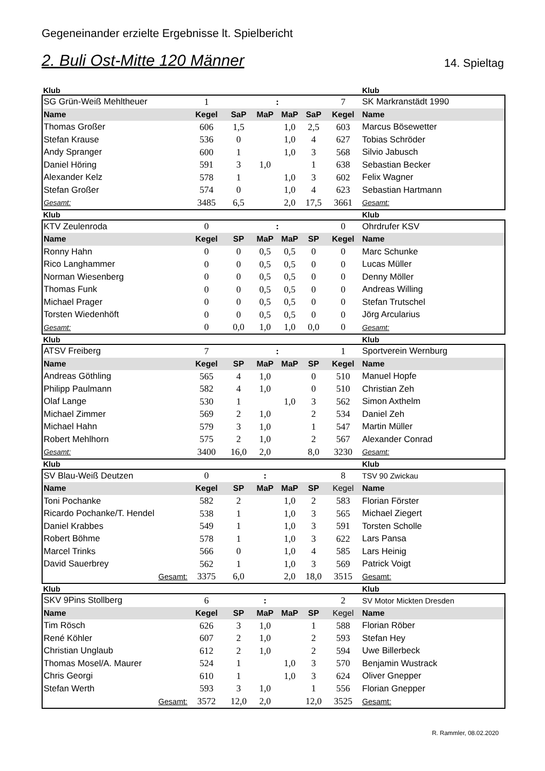Gegeneinander erzielte Ergebnisse lt. Spielbericht
2. Buli Ost-Mitte 120 Männer
14. Spieltag
| Klub | | | | | | | Klub |
| SG Grün-Weiß Mehltheuer | 1 | | : | | | 7 | SK Markranstädt 1990 |
| Name | Kegel | SaP | MaP | MaP | SaP | Kegel | Name |
| Thomas Großer | 606 | 1,5 | | 1,0 | 2,5 | 603 | Marcus Bösewetter |
| Stefan Krause | 536 | 0 | | 1,0 | 4 | 627 | Tobias Schröder |
| Andy Spranger | 600 | 1 | | 1,0 | 3 | 568 | Silvio Jabusch |
| Daniel Höring | 591 | 3 | 1,0 | | 1 | 638 | Sebastian Becker |
| Alexander Kelz | 578 | 1 | | 1,0 | 3 | 602 | Felix Wagner |
| Stefan Großer | 574 | 0 | | 1,0 | 4 | 623 | Sebastian Hartmann |
| Gesamt: | 3485 | 6,5 | | 2,0 | 17,5 | 3661 | Gesamt: |
| Klub | | | | | | | Klub |
| KTV Zeulenroda | 0 | | : | | | 0 | Ohrdrufer KSV |
| Name | Kegel | SP | MaP | MaP | SP | Kegel | Name |
| Ronny Hahn | 0 | 0 | 0,5 | 0,5 | 0 | 0 | Marc Schunke |
| Rico Langhammer | 0 | 0 | 0,5 | 0,5 | 0 | 0 | Lucas Müller |
| Norman Wiesenberg | 0 | 0 | 0,5 | 0,5 | 0 | 0 | Denny Möller |
| Thomas Funk | 0 | 0 | 0,5 | 0,5 | 0 | 0 | Andreas Willing |
| Michael Prager | 0 | 0 | 0,5 | 0,5 | 0 | 0 | Stefan Trutschel |
| Torsten Wiedenhöft | 0 | 0 | 0,5 | 0,5 | 0 | 0 | Jörg Arcularius |
| Gesamt: | 0 | 0,0 | 1,0 | 1,0 | 0,0 | 0 | Gesamt: |
| Klub | | | | | | | Klub |
| ATSV Freiberg | 7 | | : | | | 1 | Sportverein Wernburg |
| Name | Kegel | SP | MaP | MaP | SP | Kegel | Name |
| Andreas Göthling | 565 | 4 | 1,0 | | 0 | 510 | Manuel Hopfe |
| Philipp Paulmann | 582 | 4 | 1,0 | | 0 | 510 | Christian Zeh |
| Olaf Lange | 530 | 1 | | 1,0 | 3 | 562 | Simon Axthelm |
| Michael Zimmer | 569 | 2 | 1,0 | | 2 | 534 | Daniel Zeh |
| Michael Hahn | 579 | 3 | 1,0 | | 1 | 547 | Martin Müller |
| Robert Mehlhorn | 575 | 2 | 1,0 | | 2 | 567 | Alexander Conrad |
| Gesamt: | 3400 | 16,0 | 2,0 | | 8,0 | 3230 | Gesamt: |
| Klub | | | | | | | Klub |
| SV Blau-Weiß Deutzen | 0 | | : | | | 8 | TSV 90 Zwickau |
| Name | Kegel | SP | MaP | MaP | SP | Kegel | Name |
| Toni Pochanke | 582 | 2 | | 1,0 | 2 | 583 | Florian Förster |
| Ricardo Pochanke/T. Hendel | 538 | 1 | | 1,0 | 3 | 565 | Michael Ziegert |
| Daniel Krabbes | 549 | 1 | | 1,0 | 3 | 591 | Torsten Scholle |
| Robert Böhme | 578 | 1 | | 1,0 | 3 | 622 | Lars Pansa |
| Marcel Trinks | 566 | 0 | | 1,0 | 4 | 585 | Lars Heinig |
| David Sauerbrey | 562 | 1 | | 1,0 | 3 | 569 | Patrick Voigt |
| Gesamt: | 3375 | 6,0 | | 2,0 | 18,0 | 3515 | Gesamt: |
| Klub | | | | | | | Klub |
| SKV 9Pins Stollberg | 6 | | : | | | 2 | SV Motor Mickten Dresden |
| Name | Kegel | SP | MaP | MaP | SP | Kegel | Name |
| Tim Rösch | 626 | 3 | 1,0 | | 1 | 588 | Florian Röber |
| René Köhler | 607 | 2 | 1,0 | | 2 | 593 | Stefan Hey |
| Christian Unglaub | 612 | 2 | 1,0 | | 2 | 594 | Uwe Billerbeck |
| Thomas Mosel/A. Maurer | 524 | 1 | | 1,0 | 3 | 570 | Benjamin Wustrack |
| Chris Georgi | 610 | 1 | | 1,0 | 3 | 624 | Oliver Gnepper |
| Stefan Werth | 593 | 3 | 1,0 | | 1 | 556 | Florian Gnepper |
| Gesamt: | 3572 | 12,0 | 2,0 | | 12,0 | 3525 | Gesamt: |
R. Rammler, 08.02.2020